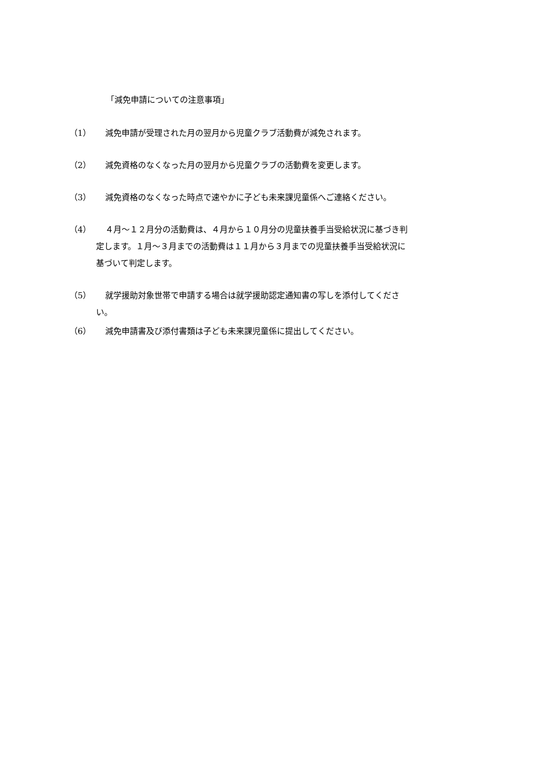「減免申請についての注意事項」
（1） 減免申請が受理された月の翌月から児童クラブ活動費が減免されます。
（2） 減免資格のなくなった月の翌月から児童クラブの活動費を変更します。
（3） 減免資格のなくなった時点で速やかに子ども未来課児童係へご連絡ください。
（4） ４月～１２月分の活動費は、４月から１０月分の児童扶養手当受給状況に基づき判
定します。１月～３月までの活動費は１１月から３月までの児童扶養手当受給状況に
基づいて判定します。
（5） 就学援助対象世帯で申請する場合は就学援助認定通知書の写しを添付してくださ
い。
（6） 減免申請書及び添付書類は子ども未来課児童係に提出してください。